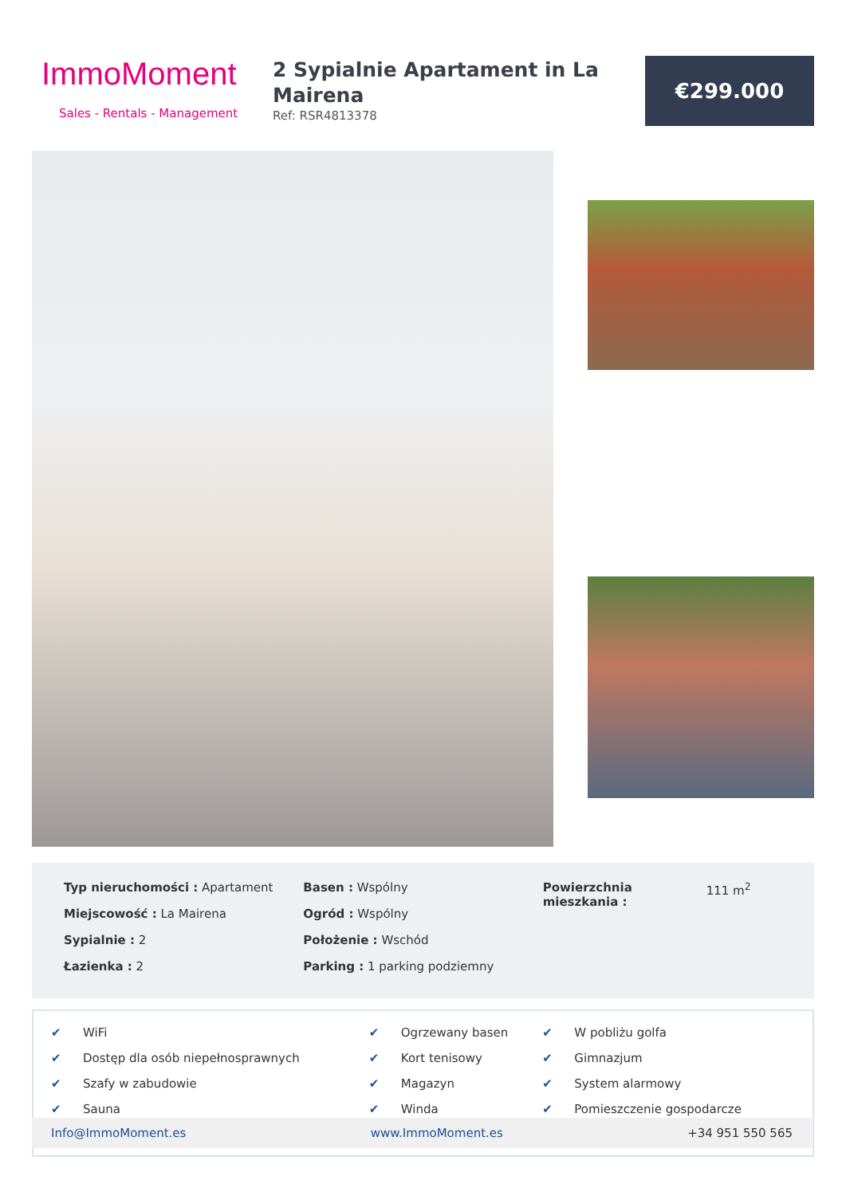ImmoMoment
Sales - Rentals - Management
2 Sypialnie Apartament in La Mairena
Ref: RSR4813378
€299.000
Typ nieruchomości : Apartament
Miejscowość : La Mairena
Sypialnie : 2
Łazienka : 2
Basen : Wspólny
Ogród : Wspólny
Położenie : Wschód
Parking : 1 parking podziemny
Powierzchnia mieszkania :
111 m<sup>2</sup>
| ✔ | WiFi | ✔ | Ogrzewany basen | ✔ | W pobliżu golfa |
| ✔ | Dostęp dla osób niepełnosprawnych | ✔ | Kort tenisowy | ✔ | Gimnazjum |
| ✔ | Szafy w zabudowie | ✔ | Magazyn | ✔ | System alarmowy |
| ✔ | Sauna | ✔ | Winda | ✔ | Pomieszczenie gospodarcze |
Info@ImmoMoment.es www.ImmoMoment.es +34 951 550 565